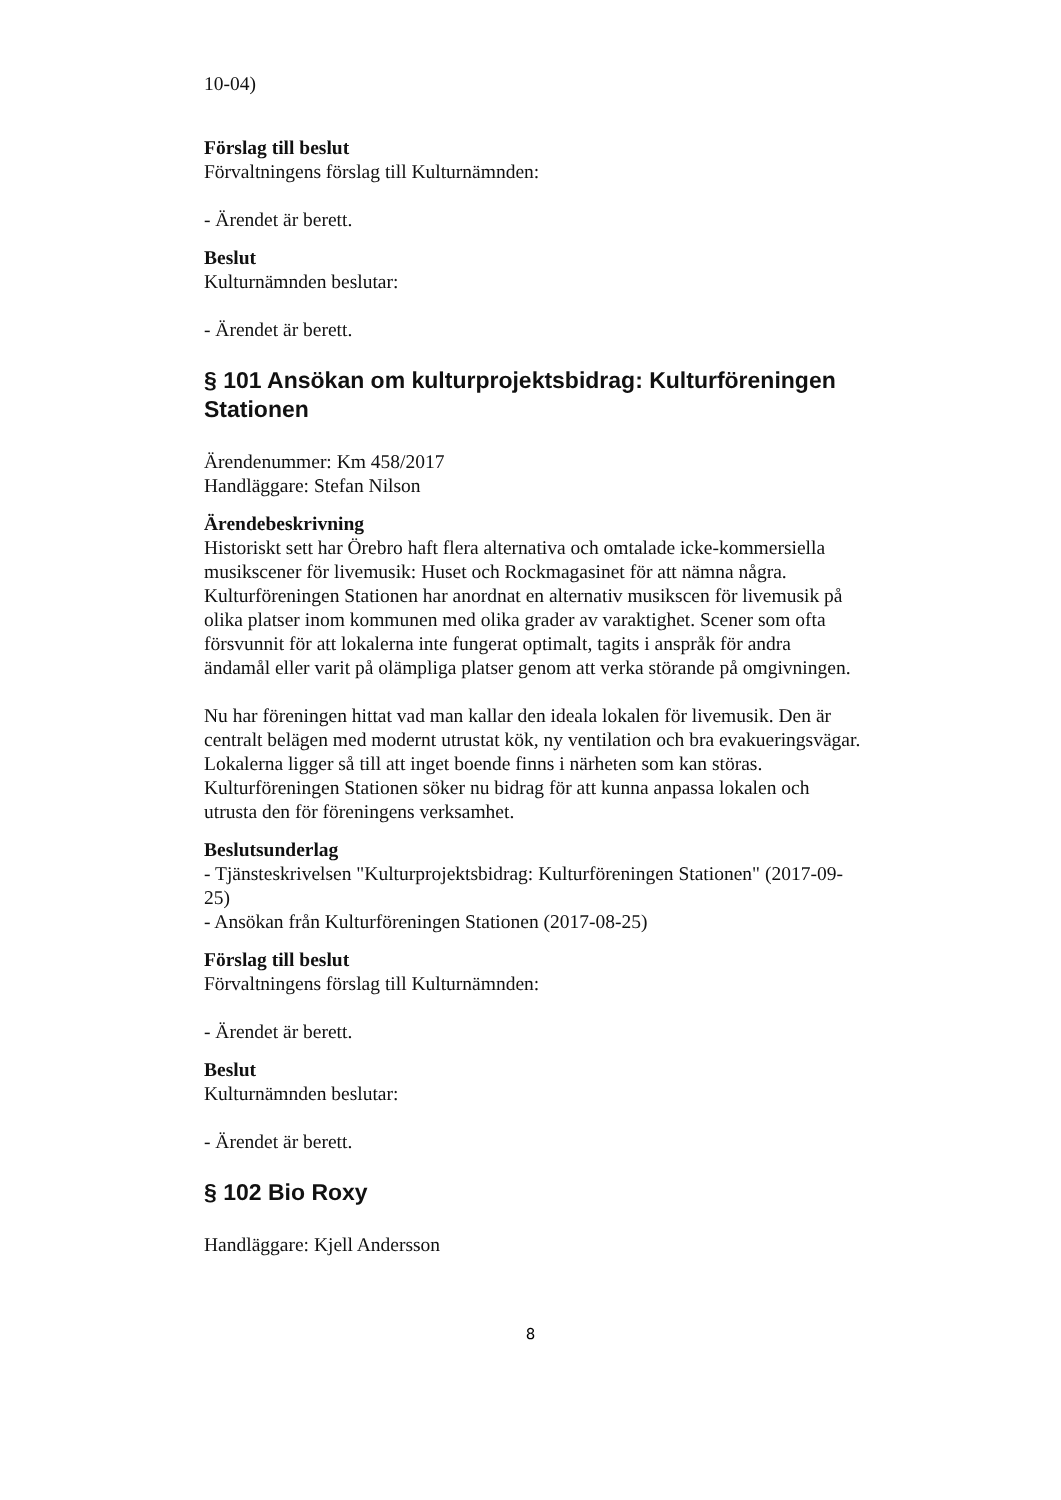10-04)
Förslag till beslut
Förvaltningens förslag till Kulturnämnden:
- Ärendet är berett.
Beslut
Kulturnämnden beslutar:
- Ärendet är berett.
§ 101 Ansökan om kulturprojektsbidrag: Kulturföreningen Stationen
Ärendenummer: Km 458/2017
Handläggare: Stefan Nilson
Ärendebeskrivning
Historiskt sett har Örebro haft flera alternativa och omtalade icke-kommersiella musikscener för livemusik: Huset och Rockmagasinet för att nämna några. Kulturföreningen Stationen har anordnat en alternativ musikscen för livemusik på olika platser inom kommunen med olika grader av varaktighet. Scener som ofta försvunnit för att lokalerna inte fungerat optimalt, tagits i anspråk för andra ändamål eller varit på olämpliga platser genom att verka störande på omgivningen.
Nu har föreningen hittat vad man kallar den ideala lokalen för livemusik. Den är centralt belägen med modernt utrustat kök, ny ventilation och bra evakueringsvägar. Lokalerna ligger så till att inget boende finns i närheten som kan störas. Kulturföreningen Stationen söker nu bidrag för att kunna anpassa lokalen och utrusta den för föreningens verksamhet.
Beslutsunderlag
- Tjänsteskrivelsen "Kulturprojektsbidrag: Kulturföreningen Stationen" (2017-09-25)
- Ansökan från Kulturföreningen Stationen (2017-08-25)
Förslag till beslut
Förvaltningens förslag till Kulturnämnden:
- Ärendet är berett.
Beslut
Kulturnämnden beslutar:
- Ärendet är berett.
§ 102 Bio Roxy
Handläggare: Kjell Andersson
8